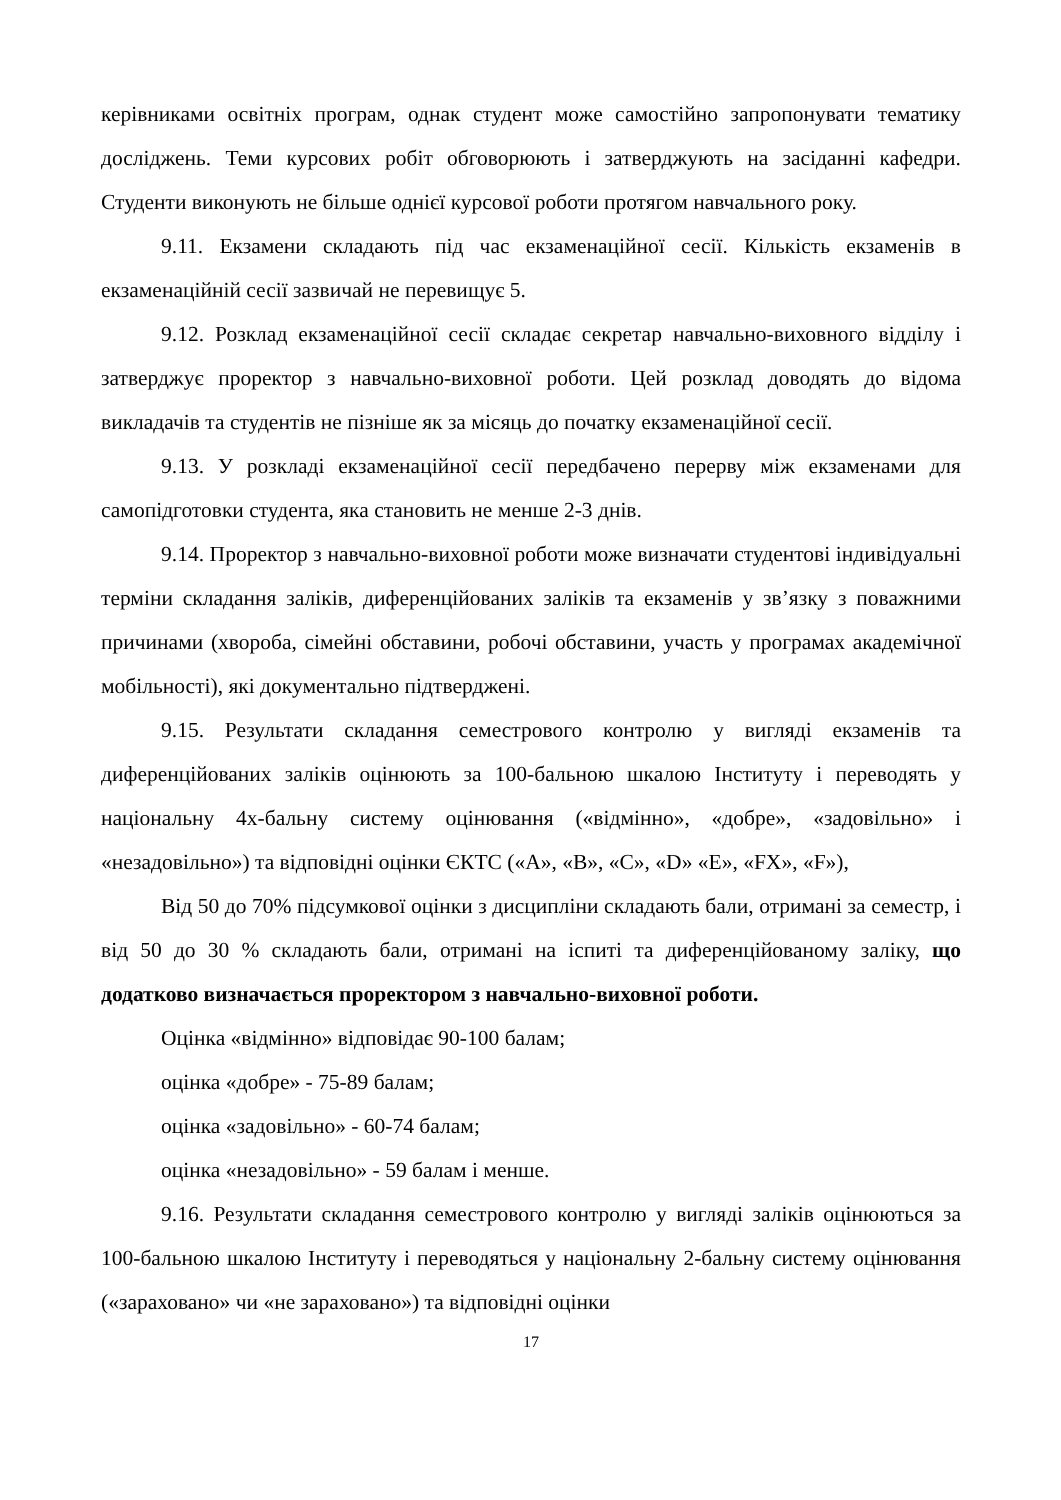керівниками освітніх програм, однак студент може самостійно запропонувати тематику досліджень. Теми курсових робіт обговорюють і затверджують на засіданні кафедри. Студенти виконують не більше однієї курсової роботи протягом навчального року.
9.11. Екзамени складають під час екзаменаційної сесії. Кількість екзаменів в екзаменаційній сесії зазвичай не перевищує 5.
9.12. Розклад екзаменаційної сесії складає секретар навчально-виховного відділу і затверджує проректор з навчально-виховної роботи. Цей розклад доводять до відома викладачів та студентів не пізніше як за місяць до початку екзаменаційної сесії.
9.13. У розкладі екзаменаційної сесії передбачено перерву між екзаменами для самопідготовки студента, яка становить не менше 2-3 днів.
9.14. Проректор з навчально-виховної роботи може визначати студентові індивідуальні терміни складання заліків, диференційованих заліків та екзаменів у зв’язку з поважними причинами (хвороба, сімейні обставини, робочі обставини, участь у програмах академічної мобільності), які документально підтверджені.
9.15. Результати складання семестрового контролю у вигляді екзаменів та диференційованих заліків оцінюють за 100-бальною шкалою Інституту і переводять у національну 4х-бальну систему оцінювання («відмінно», «добре», «задовільно» і «незадовільно») та відповідні оцінки ЄКТС («A», «B», «C», «D» «E», «FX», «F»),
Від 50 до 70% підсумкової оцінки з дисципліни складають бали, отримані за семестр, і від 50 до 30 % складають бали, отримані на іспиті та диференційованому заліку, що додатково визначається проректором з навчально-виховної роботи.
Оцінка «відмінно» відповідає 90-100 балам;
оцінка «добре» - 75-89 балам;
оцінка «задовільно» - 60-74 балам;
оцінка «незадовільно» - 59 балам і менше.
9.16. Результати складання семестрового контролю у вигляді заліків оцінюються за 100-бальною шкалою Інституту і переводяться у національну 2-бальну систему оцінювання («зараховано» чи «не зараховано») та відповідні оцінки
17